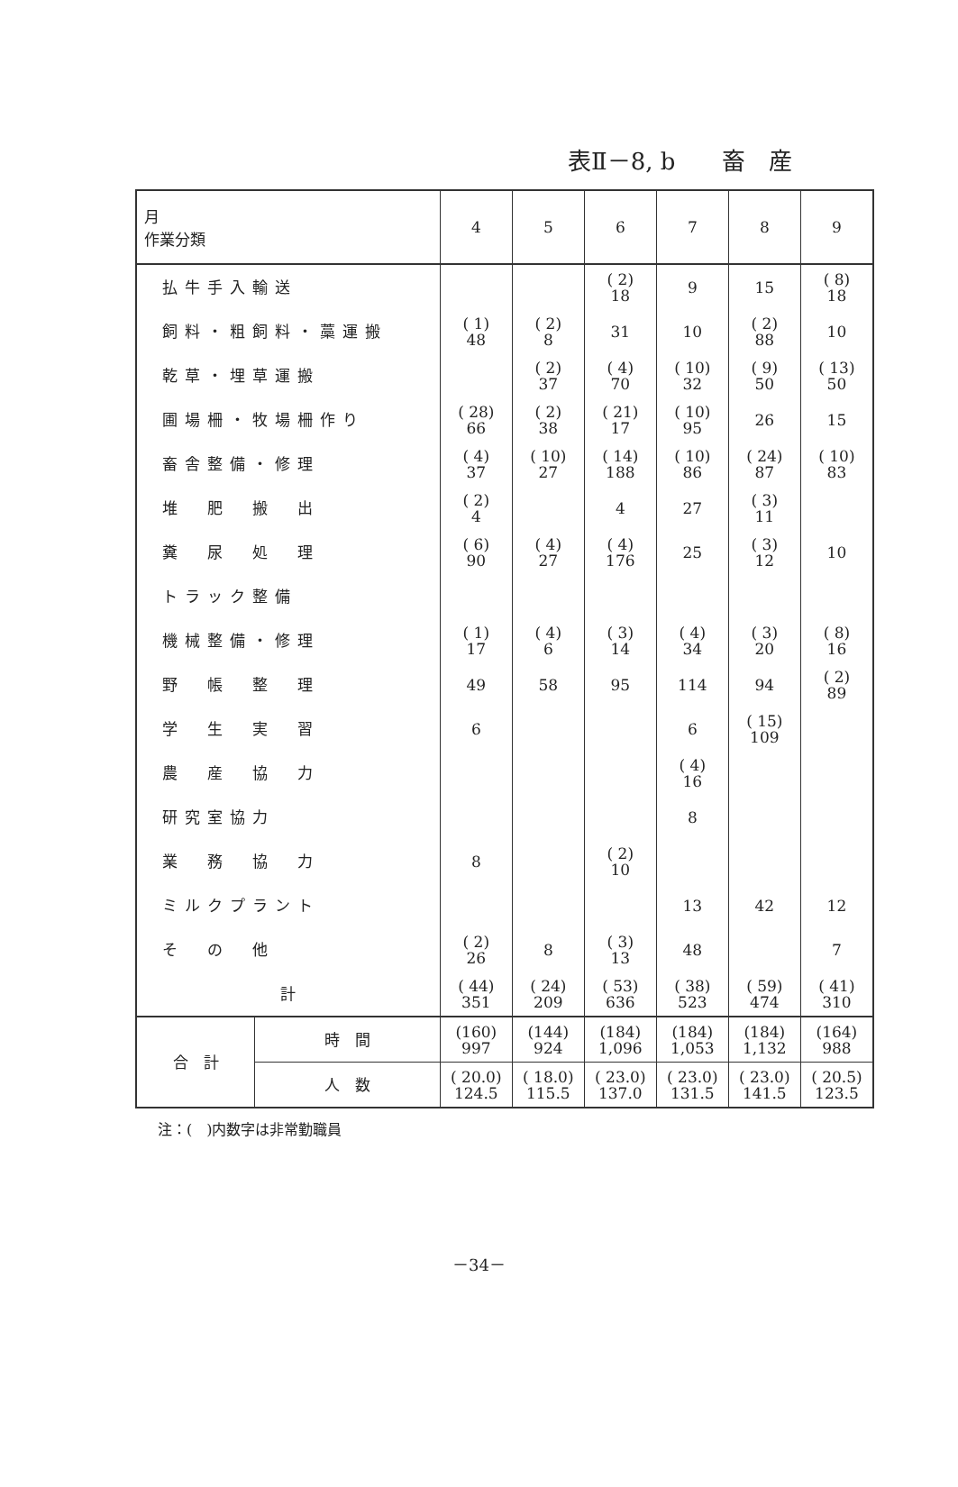表Ⅱ－8, b　　畜　産
| 月 作業分類 | | 4 | 5 | 6 | 7 | 8 | 9 |
| --- | --- | --- | --- | --- | --- | --- | --- |
| 払牛手入輸送 | | | | ( 2) 18 | 9 | 15 | ( 8) 18 |
| 飼料・粗飼料・藁運搬 | | ( 1) 48 | ( 2) 8 | 31 | 10 | ( 2) 88 | 10 |
| 乾草・埋草運搬 | | | ( 2) 37 | ( 4) 70 | ( 10) 32 | ( 9) 50 | ( 13) 50 |
| 圃場柵・牧場柵作り | | ( 28) 66 | ( 2) 38 | ( 21) 17 | ( 10) 95 | 26 | 15 |
| 畜舎整備・修理 | | ( 4) 37 | ( 10) 27 | ( 14) 188 | ( 10) 86 | ( 24) 87 | ( 10) 83 |
| 堆 肥 搬 出 | | ( 2) 4 | | 4 | 27 | ( 3) 11 | |
| 糞 尿 処 理 | | ( 6) 90 | ( 4) 27 | ( 4) 176 | 25 | ( 3) 12 | 10 |
| トラック整備 | | | | | | | |
| 機械整備・修理 | | ( 1) 17 | ( 4) 6 | ( 3) 14 | ( 4) 34 | ( 3) 20 | ( 8) 16 |
| 野 帳 整 理 | | 49 | 58 | 95 | 114 | 94 | ( 2) 89 |
| 学 生 実 習 | | 6 | | | 6 | ( 15) 109 | |
| 農 産 協 力 | | | | | ( 4) 16 | | |
| 研究室協力 | | | | | 8 | | |
| 業 務 協 力 | | 8 | | ( 2) 10 | | | |
| ミルクプラント | | | | | 13 | 42 | 12 |
| そ の 他 | | ( 2) 26 | 8 | ( 3) 13 | 48 | | 7 |
| 計 | | ( 44) 351 | ( 24) 209 | ( 53) 636 | ( 38) 523 | ( 59) 474 | ( 41) 310 |
| 合 計 | 時 間 | (160) 997 | (144) 924 | (184) 1,096 | (184) 1,053 | (184) 1,132 | (164) 988 |
| | 人 数 | ( 20.0) 124.5 | ( 18.0) 115.5 | ( 23.0) 137.0 | ( 23.0) 131.5 | ( 23.0) 141.5 | ( 20.5) 123.5 |
注：(　)内数字は非常勤職員
－34－